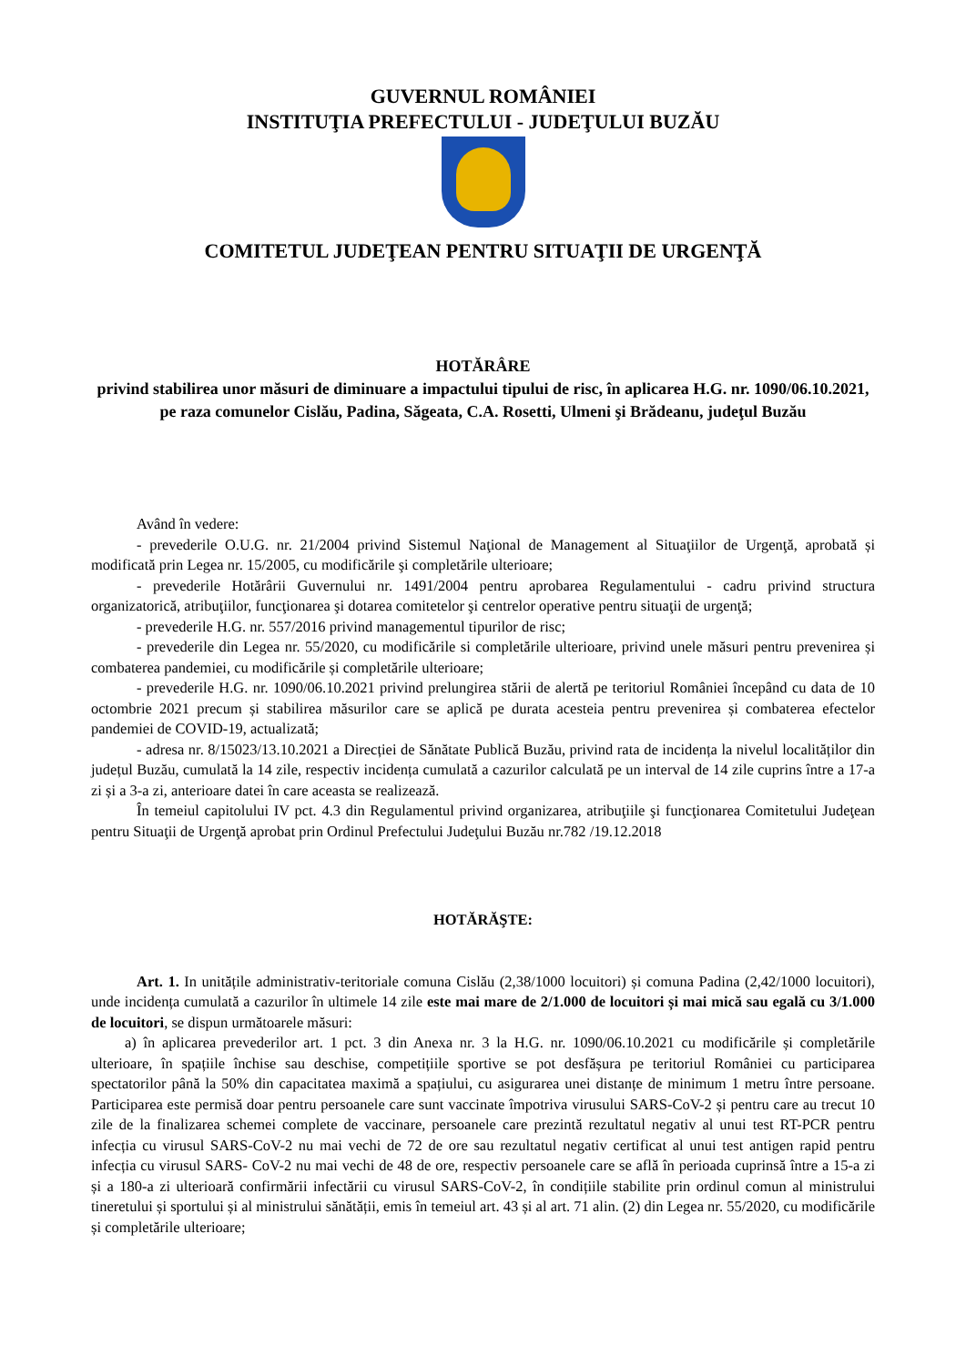GUVERNUL ROMÂNIEI
INSTITUŢIA PREFECTULUI - JUDEŢULUI BUZĂU
COMITETUL JUDEŢEAN PENTRU SITUAŢII DE URGENŢĂ
HOTĂRÂRE
privind stabilirea unor măsuri de diminuare a impactului tipului de risc, în aplicarea H.G. nr. 1090/06.10.2021, pe raza comunelor Cislău, Padina, Săgeata, C.A. Rosetti, Ulmeni şi Brădeanu, judeţul Buzău
Având în vedere:
- prevederile O.U.G. nr. 21/2004 privind Sistemul Naţional de Management al Situaţiilor de Urgenţă, aprobată și modificată prin Legea nr. 15/2005, cu modificările şi completările ulterioare;
- prevederile Hotărârii Guvernului nr. 1491/2004 pentru aprobarea Regulamentului - cadru privind structura organizatorică, atribuţiilor, funcţionarea şi dotarea comitetelor şi centrelor operative pentru situaţii de urgenţă;
- prevederile H.G. nr. 557/2016 privind managementul tipurilor de risc;
- prevederile din Legea nr. 55/2020, cu modificările si completările ulterioare, privind unele măsuri pentru prevenirea și combaterea pandemiei, cu modificările și completările ulterioare;
- prevederile H.G. nr. 1090/06.10.2021 privind prelungirea stării de alertă pe teritoriul României începând cu data de 10 octombrie 2021 precum și stabilirea măsurilor care se aplică pe durata acesteia pentru prevenirea și combaterea efectelor pandemiei de COVID-19, actualizată;
- adresa nr. 8/15023/13.10.2021 a Direcției de Sănătate Publică Buzău, privind rata de incidența la nivelul localităților din județul Buzău, cumulată la 14 zile, respectiv incidența cumulată a cazurilor calculată pe un interval de 14 zile cuprins între a 17-a zi și a 3-a zi, anterioare datei în care aceasta se realizează.
În temeiul capitolului IV pct. 4.3 din Regulamentul privind organizarea, atribuţiile şi funcţionarea Comitetului Judeţean pentru Situaţii de Urgenţă aprobat prin Ordinul Prefectului Judeţului Buzău nr.782 /19.12.2018
HOTĂRĂŞTE:
Art. 1. In unitățile administrativ-teritoriale comuna Cislău (2,38/1000 locuitori) și comuna Padina (2,42/1000 locuitori), unde incidența cumulată a cazurilor în ultimele 14 zile este mai mare de 2/1.000 de locuitori și mai mică sau egală cu 3/1.000 de locuitori, se dispun următoarele măsuri:
a) în aplicarea prevederilor art. 1 pct. 3 din Anexa nr. 3 la H.G. nr. 1090/06.10.2021 cu modificările și completările ulterioare, în spațiile închise sau deschise, competițiile sportive se pot desfășura pe teritoriul României cu participarea spectatorilor până la 50% din capacitatea maximă a spațiului, cu asigurarea unei distanțe de minimum 1 metru între persoane. Participarea este permisă doar pentru persoanele care sunt vaccinate împotriva virusului SARS-CoV-2 și pentru care au trecut 10 zile de la finalizarea schemei complete de vaccinare, persoanele care prezintă rezultatul negativ al unui test RT-PCR pentru infecția cu virusul SARS-CoV-2 nu mai vechi de 72 de ore sau rezultatul negativ certificat al unui test antigen rapid pentru infecția cu virusul SARS- CoV-2 nu mai vechi de 48 de ore, respectiv persoanele care se află în perioada cuprinsă între a 15-a zi și a 180-a zi ulterioară confirmării infectării cu virusul SARS-CoV-2, în condițiile stabilite prin ordinul comun al ministrului tineretului și sportului și al ministrului sănătății, emis în temeiul art. 43 și al art. 71 alin. (2) din Legea nr. 55/2020, cu modificările și completările ulterioare;